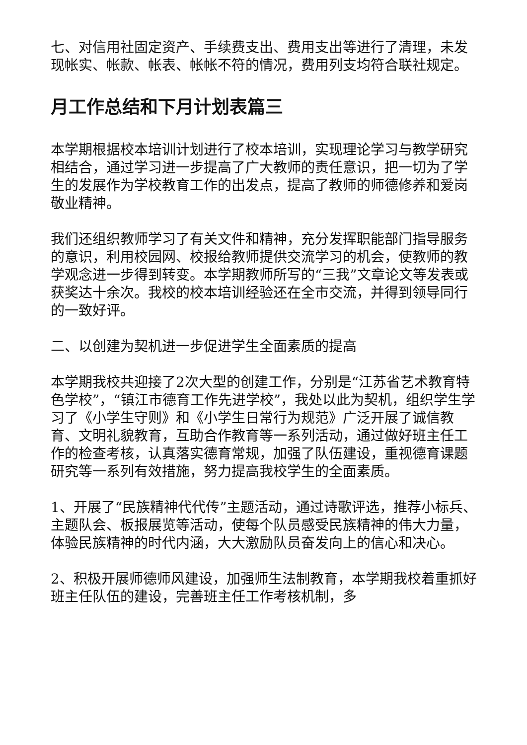七、对信用社固定资产、手续费支出、费用支出等进行了清理，未发现帐实、帐款、帐表、帐帐不符的情况，费用列支均符合联社规定。
月工作总结和下月计划表篇三
本学期根据校本培训计划进行了校本培训，实现理论学习与教学研究相结合，通过学习进一步提高了广大教师的责任意识，把一切为了学生的发展作为学校教育工作的出发点，提高了教师的师德修养和爱岗敬业精神。
我们还组织教师学习了有关文件和精神，充分发挥职能部门指导服务的意识，利用校园网、校报给教师提供交流学习的机会，使教师的教学观念进一步得到转变。本学期教师所写的“三我”文章论文等发表或获奖达十余次。我校的校本培训经验还在全市交流，并得到领导同行的一致好评。
二、以创建为契机进一步促进学生全面素质的提高
本学期我校共迎接了2次大型的创建工作，分别是“江苏省艺术教育特色学校”，“镇江市德育工作先进学校”，我处以此为契机，组织学生学习了《小学生守则》和《小学生日常行为规范》广泛开展了诚信教育、文明礼貌教育，互助合作教育等一系列活动，通过做好班主任工作的检查考核，认真落实德育常规，加强了队伍建设，重视德育课题研究等一系列有效措施，努力提高我校学生的全面素质。
1、开展了“民族精神代代传”主题活动，通过诗歌评选，推荐小标兵、主题队会、板报展览等活动，使每个队员感受民族精神的伟大力量，体验民族精神的时代内涵，大大激励队员奋发向上的信心和决心。
2、积极开展师德师风建设，加强师生法制教育，本学期我校着重抓好班主任队伍的建设，完善班主任工作考核机制，多